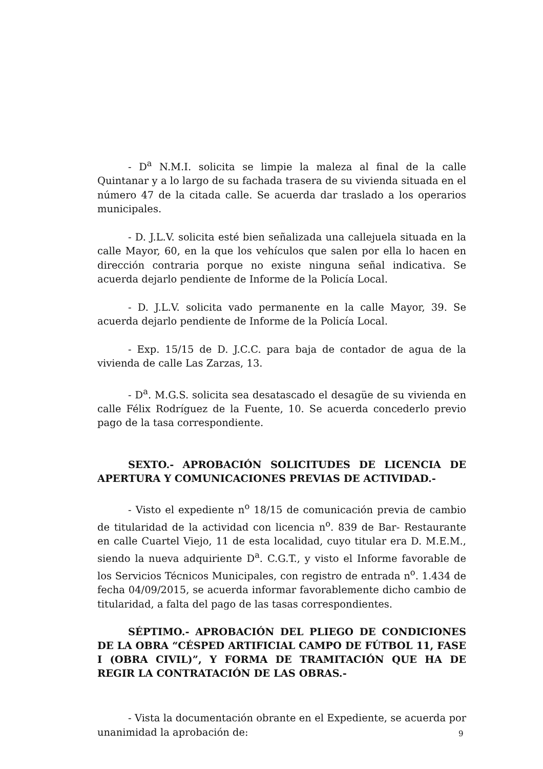- D<sup>a</sup> N.M.I. solicita se limpie la maleza al final de la calle Quintanar y a lo largo de su fachada trasera de su vivienda situada en el número 47 de la citada calle. Se acuerda dar traslado a los operarios municipales.
- D. J.L.V. solicita esté bien señalizada una callejuela situada en la calle Mayor, 60, en la que los vehículos que salen por ella lo hacen en dirección contraria porque no existe ninguna señal indicativa. Se acuerda dejarlo pendiente de Informe de la Policía Local.
- D. J.L.V. solicita vado permanente en la calle Mayor, 39. Se acuerda dejarlo pendiente de Informe de la Policía Local.
- Exp. 15/15 de D. J.C.C. para baja de contador de agua de la vivienda de calle Las Zarzas, 13.
- D<sup>a</sup>. M.G.S. solicita sea desatascado el desagüe de su vivienda en calle Félix Rodríguez de la Fuente, 10. Se acuerda concederlo previo pago de la tasa correspondiente.
SEXTO.- APROBACIÓN SOLICITUDES DE LICENCIA DE APERTURA Y COMUNICACIONES PREVIAS DE ACTIVIDAD.-
- Visto el expediente n<sup>o</sup> 18/15 de comunicación previa de cambio de titularidad de la actividad con licencia n<sup>o</sup>. 839 de Bar- Restaurante en calle Cuartel Viejo, 11 de esta localidad, cuyo titular era D. M.E.M., siendo la nueva adquiriente D<sup>a</sup>. C.G.T., y visto el Informe favorable de los Servicios Técnicos Municipales, con registro de entrada n<sup>o</sup>. 1.434 de fecha 04/09/2015, se acuerda informar favorablemente dicho cambio de titularidad, a falta del pago de las tasas correspondientes.
SÉPTIMO.- APROBACIÓN DEL PLIEGO DE CONDICIONES DE LA OBRA “CÉSPED ARTIFICIAL CAMPO DE FÚTBOL 11, FASE I (OBRA CIVIL)”, Y FORMA DE TRAMITACIÓN QUE HA DE REGIR LA CONTRATACIÓN DE LAS OBRAS.-
- Vista la documentación obrante en el Expediente, se acuerda por unanimidad la aprobación de:
9